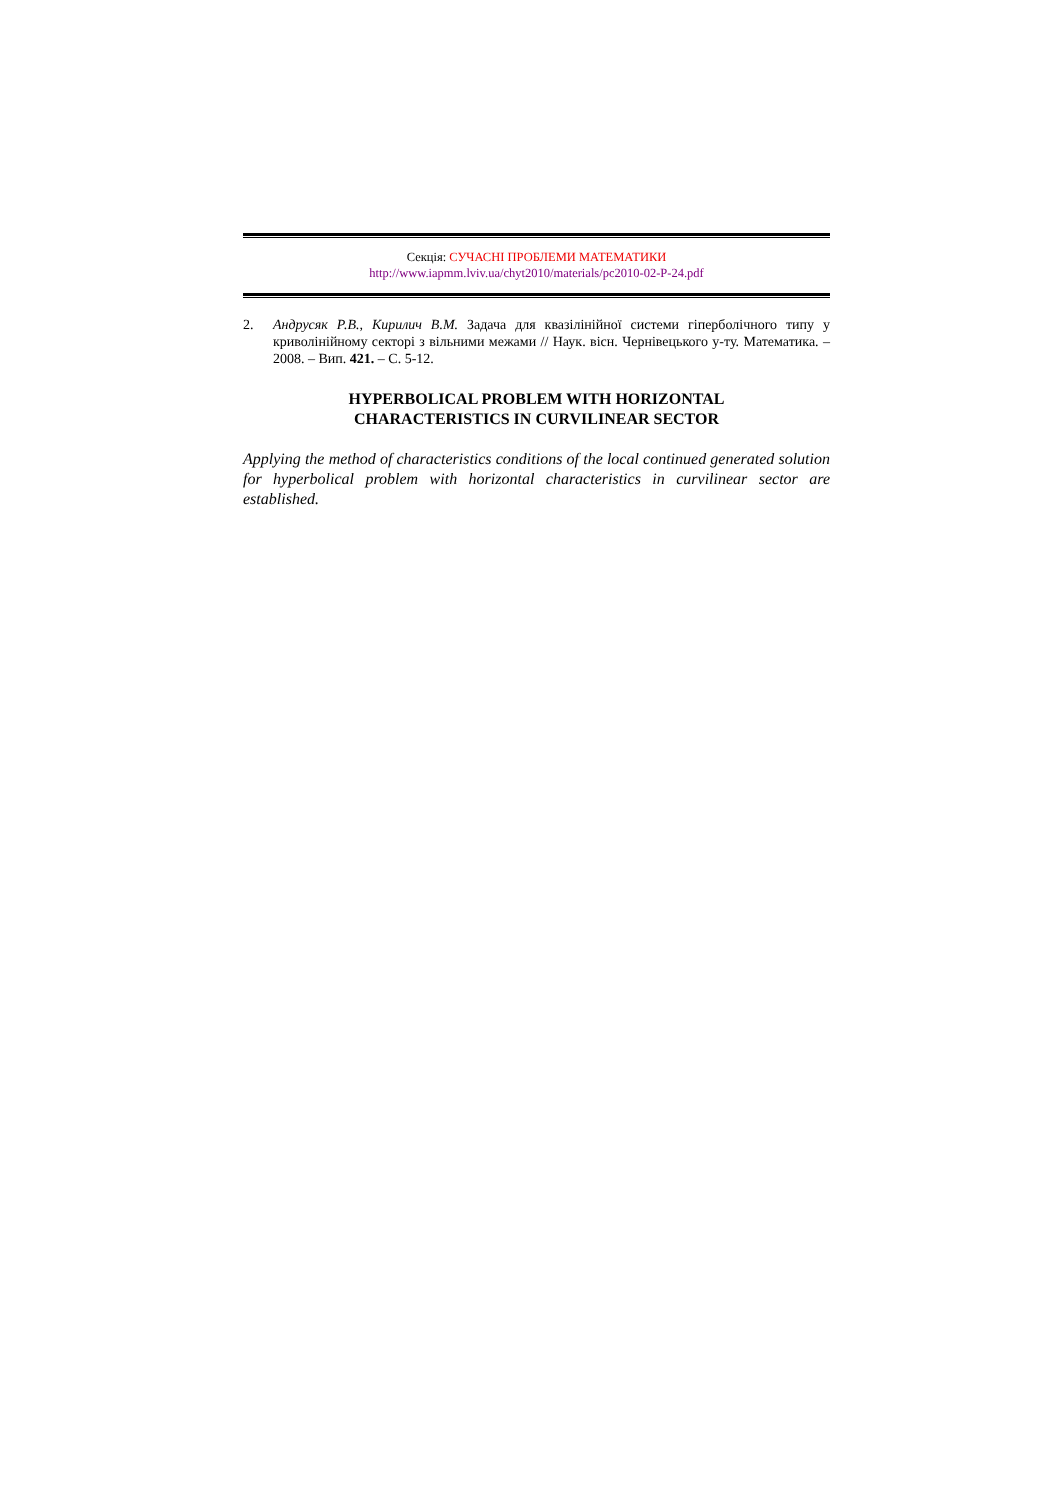Секція: СУЧАСНІ ПРОБЛЕМИ МАТЕМАТИКИ
http://www.iapmm.lviv.ua/chyt2010/materials/pc2010-02-P-24.pdf
2. Андрусяк Р.В., Кирилич В.М. Задача для квазілінійної системи гіперболічного типу у криволінійному секторі з вільними межами // Наук. вісн. Чернівецького у-ту. Математика. – 2008. – Вип. 421. – С. 5-12.
HYPERBOLICAL PROBLEM WITH HORIZONTAL
CHARACTERISTICS IN CURVILINEAR SECTOR
Applying the method of characteristics conditions of the local continued generated solution for hyperbolical problem with horizontal characteristics in curvilinear sector are established.